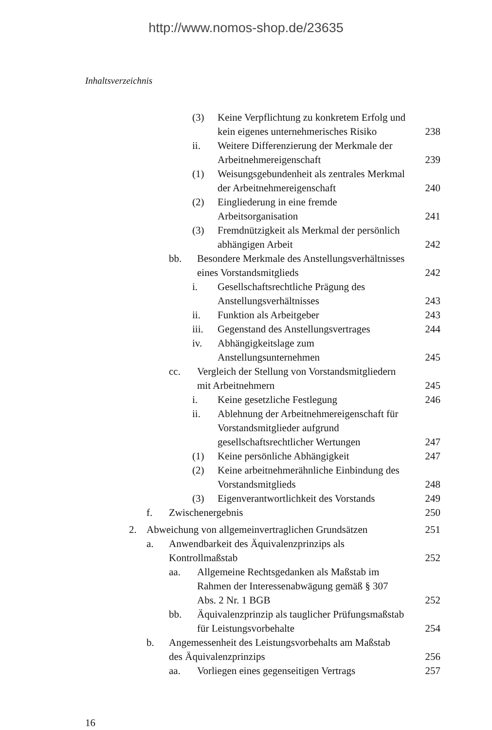http://www.nomos-shop.de/23635
Inhaltsverzeichnis
(3) Keine Verpflichtung zu konkretem Erfolg und kein eigenes unternehmerisches Risiko 238
ii. Weitere Differenzierung der Merkmale der Arbeitnehmereigenschaft 239
(1) Weisungsgebundenheit als zentrales Merkmal der Arbeitnehmereigenschaft 240
(2) Eingliederung in eine fremde Arbeitsorganisation 241
(3) Fremdnützigkeit als Merkmal der persönlich abhängigen Arbeit 242
bb. Besondere Merkmale des Anstellungsverhältnisses eines Vorstandsmitglieds 242
i. Gesellschaftsrechtliche Prägung des Anstellungsverhältnisses 243
ii. Funktion als Arbeitgeber 243
iii. Gegenstand des Anstellungsvertrages 244
iv. Abhängigkeitslage zum Anstellungsunternehmen 245
cc. Vergleich der Stellung von Vorstandsmitgliedern mit Arbeitnehmern 245
i. Keine gesetzliche Festlegung 246
ii. Ablehnung der Arbeitnehmereigenschaft für Vorstandsmitglieder aufgrund gesellschaftsrechtlicher Wertungen 247
(1) Keine persönliche Abhängigkeit 247
(2) Keine arbeitnehmerähnliche Einbindung des Vorstandsmitglieds 248
(3) Eigenverantwortlichkeit des Vorstands 249
f. Zwischenergebnis 250
2. Abweichung von allgemeinvertraglichen Grundsätzen 251
a. Anwendbarkeit des Äquivalenzprinzips als Kontrollmaßstab 252
aa. Allgemeine Rechtsgedanken als Maßstab im Rahmen der Interessenabwägung gemäß § 307 Abs. 2 Nr. 1 BGB 252
bb. Äquivalenzprinzip als tauglicher Prüfungsmaßstab für Leistungsvorbehalte 254
b. Angemessenheit des Leistungsvorbehalts am Maßstab des Äquivalenzprinzips 256
aa. Vorliegen eines gegenseitigen Vertrags 257
16